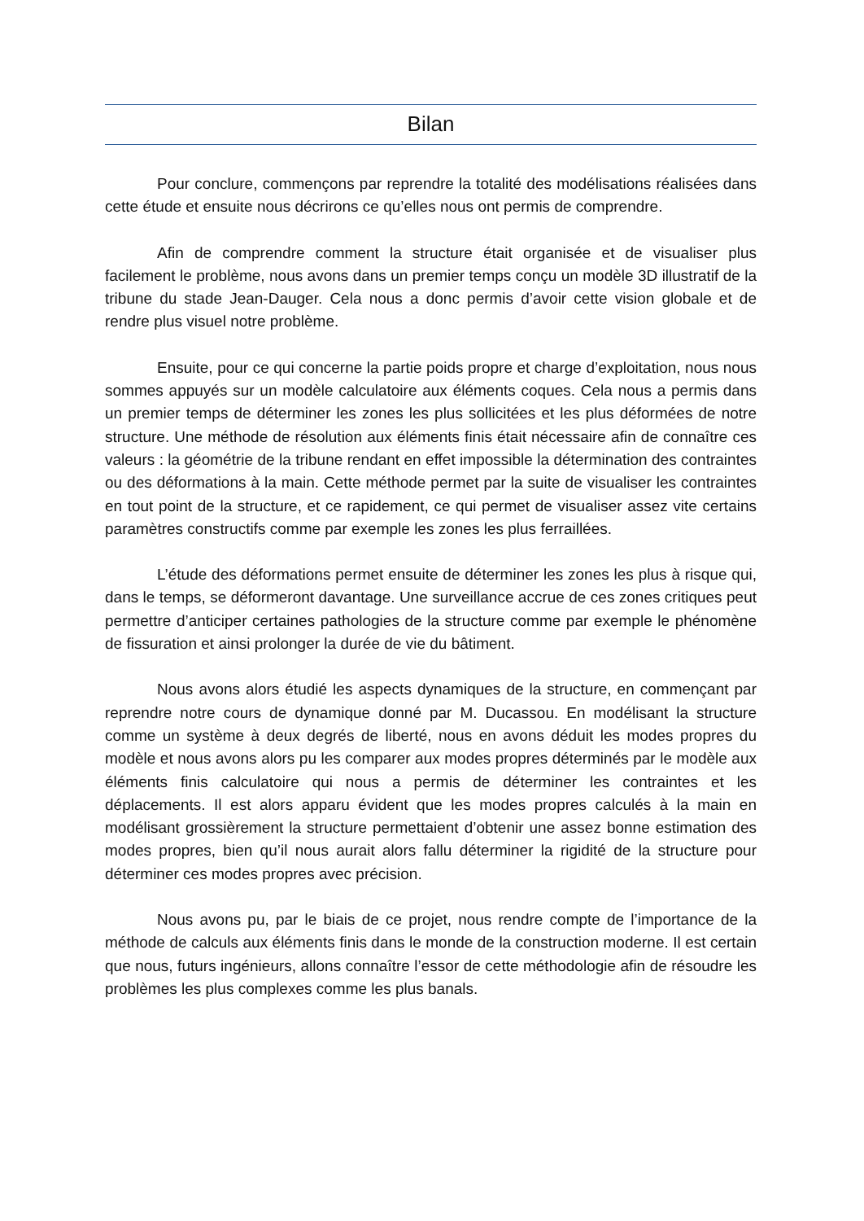Bilan
Pour conclure, commençons par reprendre la totalité des modélisations réalisées dans cette étude et ensuite nous décrirons ce qu’elles nous ont permis de comprendre.
Afin de comprendre comment la structure était organisée et de visualiser plus facilement le problème, nous avons dans un premier temps conçu un modèle 3D illustratif de la tribune du stade Jean-Dauger. Cela nous a donc permis d’avoir cette vision globale et de rendre plus visuel notre problème.
Ensuite, pour ce qui concerne la partie poids propre et charge d’exploitation, nous nous sommes appuyés sur un modèle calculatoire aux éléments coques. Cela nous a permis dans un premier temps de déterminer les zones les plus sollicitées et les plus déformées de notre structure. Une méthode de résolution aux éléments finis était nécessaire afin de connaître ces valeurs : la géométrie de la tribune rendant en effet impossible la détermination des contraintes ou des déformations à la main. Cette méthode permet par la suite de visualiser les contraintes en tout point de la structure, et ce rapidement, ce qui permet de visualiser assez vite certains paramètres constructifs comme par exemple les zones les plus ferraillées.
L’étude des déformations permet ensuite de déterminer les zones les plus à risque qui, dans le temps, se déformeront davantage. Une surveillance accrue de ces zones critiques peut permettre d’anticiper certaines pathologies de la structure comme par exemple le phénomène de fissuration et ainsi prolonger la durée de vie du bâtiment.
Nous avons alors étudié les aspects dynamiques de la structure, en commençant par reprendre notre cours de dynamique donné par M. Ducassou. En modélisant la structure comme un système à deux degrés de liberté, nous en avons déduit les modes propres du modèle et nous avons alors pu les comparer aux modes propres déterminés par le modèle aux éléments finis calculatoire qui nous a permis de déterminer les contraintes et les déplacements. Il est alors apparu évident que les modes propres calculés à la main en modélisant grossièrement la structure permettaient d’obtenir une assez bonne estimation des modes propres, bien qu’il nous aurait alors fallu déterminer la rigidité de la structure pour déterminer ces modes propres avec précision.
Nous avons pu, par le biais de ce projet, nous rendre compte de l’importance de la méthode de calculs aux éléments finis dans le monde de la construction moderne. Il est certain que nous, futurs ingénieurs, allons connaître l’essor de cette méthodologie afin de résoudre les problèmes les plus complexes comme les plus banals.